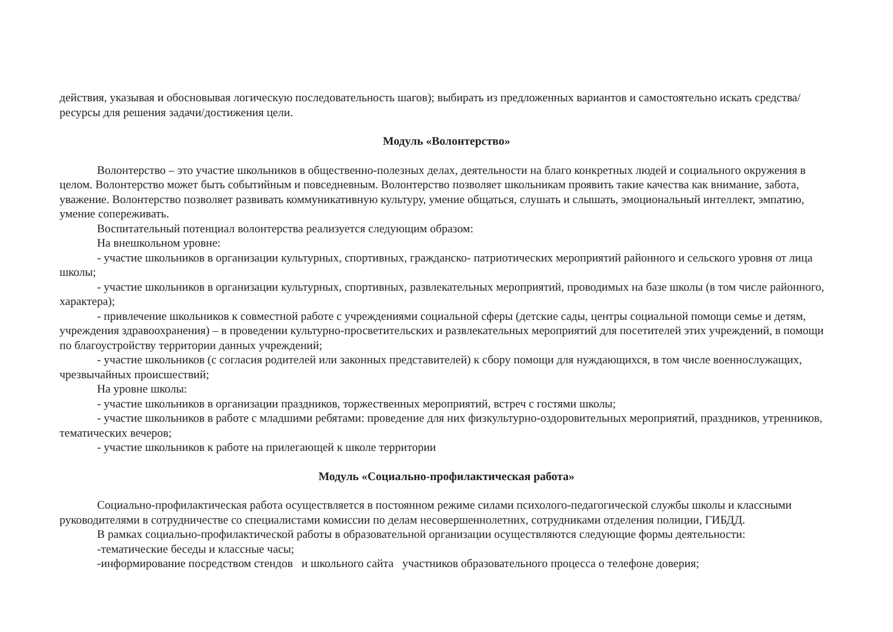действия, указывая и обосновывая логическую последовательность шагов); выбирать из предложенных вариантов и самостоятельно искать средства/ресурсы для решения задачи/достижения цели.
Модуль «Волонтерство»
Волонтерство – это участие школьников в общественно-полезных делах, деятельности на благо конкретных людей и социального окружения в целом. Волонтерство может быть событийным и повседневным. Волонтерство позволяет школьникам проявить такие качества как внимание, забота, уважение. Волонтерство позволяет развивать коммуникативную культуру, умение общаться, слушать и слышать, эмоциональный интеллект, эмпатию, умение сопереживать.
Воспитательный потенциал волонтерства реализуется следующим образом:
На внешкольном уровне:
- участие школьников в организации культурных, спортивных, гражданско- патриотических мероприятий районного и сельского уровня от лица школы;
- участие школьников в организации культурных, спортивных, развлекательных мероприятий, проводимых на базе школы (в том числе районного, характера);
- привлечение школьников к совместной работе с учреждениями социальной сферы (детские сады, центры социальной помощи семье и детям, учреждения здравоохранения) – в проведении культурно-просветительских и развлекательных мероприятий для посетителей этих учреждений, в помощи по благоустройству территории данных учреждений;
- участие школьников (с согласия родителей или законных представителей) к сбору помощи для нуждающихся, в том числе военнослужащих, чрезвычайных происшествий;
На уровне школы:
- участие школьников в организации праздников, торжественных мероприятий, встреч с гостями школы;
- участие школьников в работе с младшими ребятами: проведение для них физкультурно-оздоровительных мероприятий, праздников, утренников, тематических вечеров;
- участие школьников к работе на прилегающей к школе территории
Модуль «Социально-профилактическая работа»
Социально-профилактическая работа осуществляется в постоянном режиме силами психолого-педагогической службы школы и классными руководителями в сотрудничестве со специалистами комиссии по делам несовершеннолетних, сотрудниками отделения полиции, ГИБДД.
В рамках социально-профилактической работы в образовательной организации осуществляются следующие формы деятельности:
-тематические беседы и классные часы;
-информирование посредством стендов и школьного сайта участников образовательного процесса о телефоне доверия;